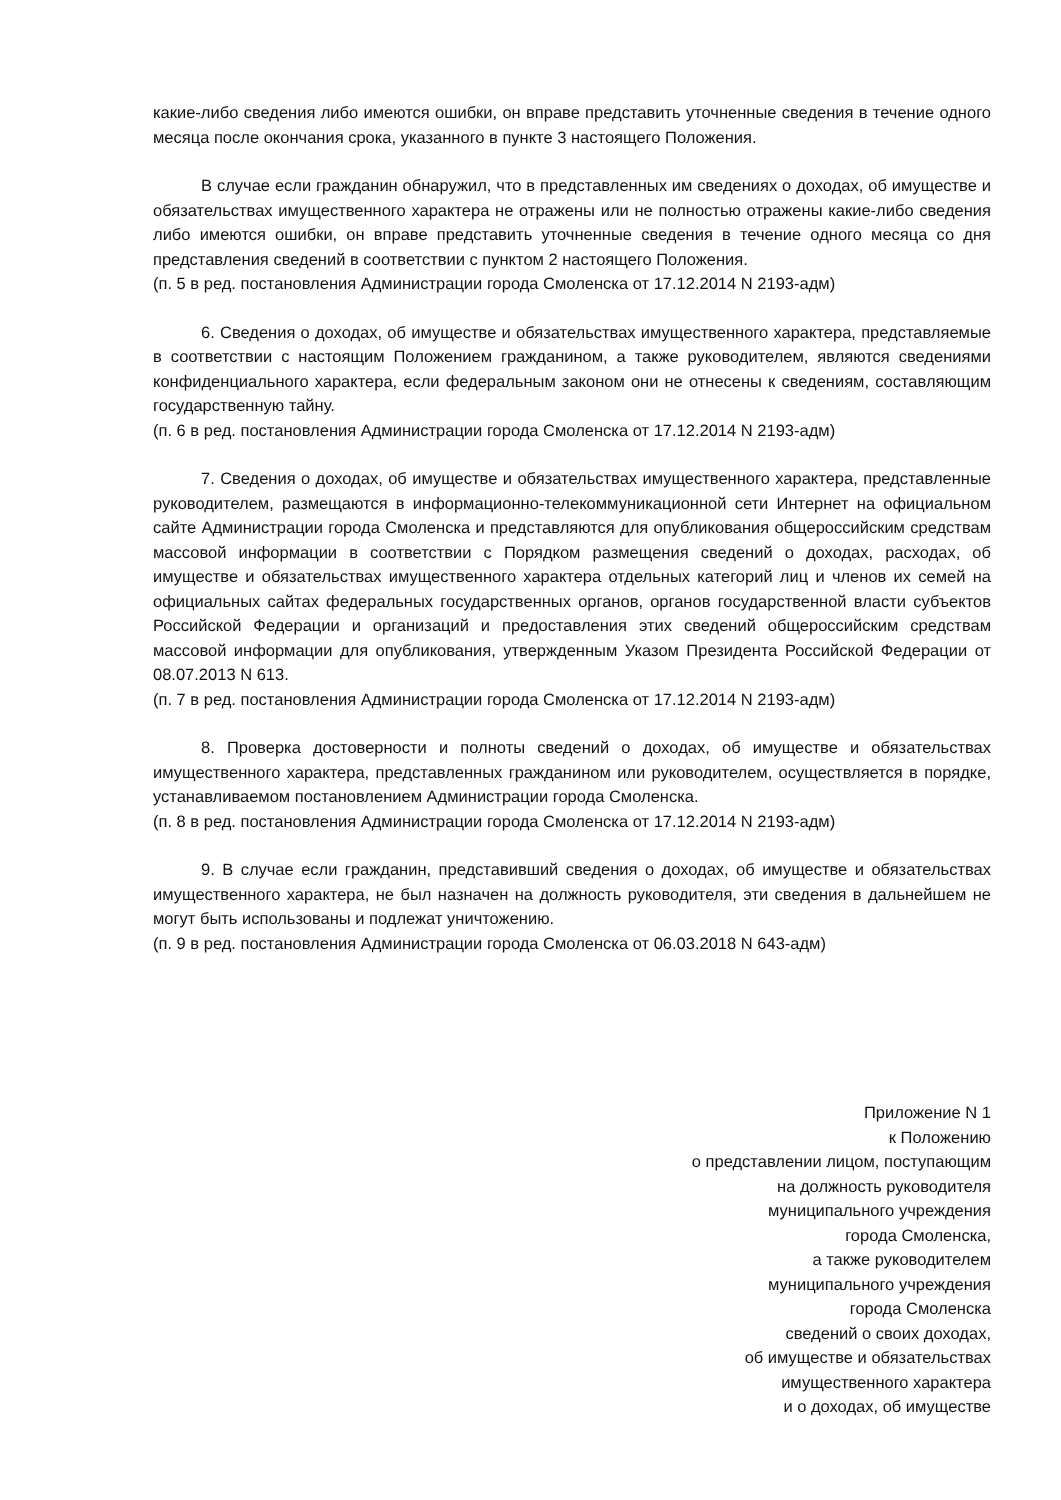какие-либо сведения либо имеются ошибки, он вправе представить уточненные сведения в течение одного месяца после окончания срока, указанного в пункте 3 настоящего Положения.
В случае если гражданин обнаружил, что в представленных им сведениях о доходах, об имуществе и обязательствах имущественного характера не отражены или не полностью отражены какие-либо сведения либо имеются ошибки, он вправе представить уточненные сведения в течение одного месяца со дня представления сведений в соответствии с пунктом 2 настоящего Положения.
(п. 5 в ред. постановления Администрации города Смоленска от 17.12.2014 N 2193-адм)
6. Сведения о доходах, об имуществе и обязательствах имущественного характера, представляемые в соответствии с настоящим Положением гражданином, а также руководителем, являются сведениями конфиденциального характера, если федеральным законом они не отнесены к сведениям, составляющим государственную тайну.
(п. 6 в ред. постановления Администрации города Смоленска от 17.12.2014 N 2193-адм)
7. Сведения о доходах, об имуществе и обязательствах имущественного характера, представленные руководителем, размещаются в информационно-телекоммуникационной сети Интернет на официальном сайте Администрации города Смоленска и представляются для опубликования общероссийским средствам массовой информации в соответствии с Порядком размещения сведений о доходах, расходах, об имуществе и обязательствах имущественного характера отдельных категорий лиц и членов их семей на официальных сайтах федеральных государственных органов, органов государственной власти субъектов Российской Федерации и организаций и предоставления этих сведений общероссийским средствам массовой информации для опубликования, утвержденным Указом Президента Российской Федерации от 08.07.2013 N 613.
(п. 7 в ред. постановления Администрации города Смоленска от 17.12.2014 N 2193-адм)
8. Проверка достоверности и полноты сведений о доходах, об имуществе и обязательствах имущественного характера, представленных гражданином или руководителем, осуществляется в порядке, устанавливаемом постановлением Администрации города Смоленска.
(п. 8 в ред. постановления Администрации города Смоленска от 17.12.2014 N 2193-адм)
9. В случае если гражданин, представивший сведения о доходах, об имуществе и обязательствах имущественного характера, не был назначен на должность руководителя, эти сведения в дальнейшем не могут быть использованы и подлежат уничтожению.
(п. 9 в ред. постановления Администрации города Смоленска от 06.03.2018 N 643-адм)
Приложение N 1
к Положению
о представлении лицом, поступающим
на должность руководителя
муниципального учреждения
города Смоленска,
а также руководителем
муниципального учреждения
города Смоленска
сведений о своих доходах,
об имуществе и обязательствах
имущественного характера
и о доходах, об имуществе